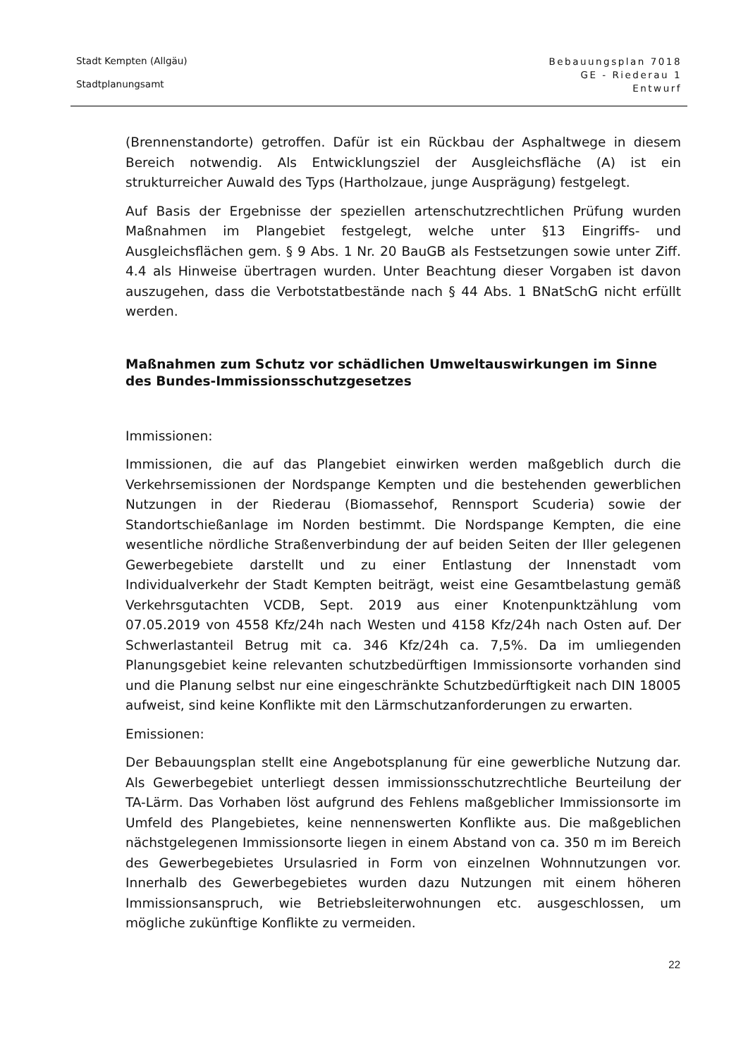Stadt Kempten (Allgäu)
Stadtplanungsamt
Bebauungsplan 7018
GE - Riederau 1
Entwurf
(Brennenstandorte) getroffen. Dafür ist ein Rückbau der Asphaltwege in diesem Bereich notwendig. Als Entwicklungsziel der Ausgleichsfläche (A) ist ein strukturreicher Auwald des Typs (Hartholzaue, junge Ausprägung) festgelegt.
Auf Basis der Ergebnisse der speziellen artenschutzrechtlichen Prüfung wurden Maßnahmen im Plangebiet festgelegt, welche unter §13 Eingriffs- und Ausgleichsflächen gem. § 9 Abs. 1 Nr. 20 BauGB als Festsetzungen sowie unter Ziff. 4.4 als Hinweise übertragen wurden. Unter Beachtung dieser Vorgaben ist davon auszugehen, dass die Verbotstatbestände nach § 44 Abs. 1 BNatSchG nicht erfüllt werden.
Maßnahmen zum Schutz vor schädlichen Umweltauswirkungen im Sinne des Bundes-Immissionsschutzgesetzes
Immissionen:
Immissionen, die auf das Plangebiet einwirken werden maßgeblich durch die Verkehrsemissionen der Nordspange Kempten und die bestehenden gewerblichen Nutzungen in der Riederau (Biomassehof, Rennsport Scuderia) sowie der Standortschießanlage im Norden bestimmt. Die Nordspange Kempten, die eine wesentliche nördliche Straßenverbindung der auf beiden Seiten der Iller gelegenen Gewerbegebiete darstellt und zu einer Entlastung der Innenstadt vom Individualverkehr der Stadt Kempten beiträgt, weist eine Gesamtbelastung gemäß Verkehrsgutachten VCDB, Sept. 2019 aus einer Knotenpunktzählung vom 07.05.2019 von 4558 Kfz/24h nach Westen und 4158 Kfz/24h nach Osten auf. Der Schwerlastanteil Betrug mit ca. 346 Kfz/24h ca. 7,5%. Da im umliegenden Planungsgebiet keine relevanten schutzbedürftigen Immissionsorte vorhanden sind und die Planung selbst nur eine eingeschränkte Schutzbedürftigkeit nach DIN 18005 aufweist, sind keine Konflikte mit den Lärmschutzanforderungen zu erwarten.
Emissionen:
Der Bebauungsplan stellt eine Angebotsplanung für eine gewerbliche Nutzung dar. Als Gewerbegebiet unterliegt dessen immissionsschutzrechtliche Beurteilung der TA-Lärm. Das Vorhaben löst aufgrund des Fehlens maßgeblicher Immissionsorte im Umfeld des Plangebietes, keine nennenswerten Konflikte aus. Die maßgeblichen nächstgelegenen Immissionsorte liegen in einem Abstand von ca. 350 m im Bereich des Gewerbegebietes Ursulasried in Form von einzelnen Wohnnutzungen vor. Innerhalb des Gewerbegebietes wurden dazu Nutzungen mit einem höheren Immissionsanspruch, wie Betriebsleiterwohnungen etc. ausgeschlossen, um mögliche zukünftige Konflikte zu vermeiden.
22